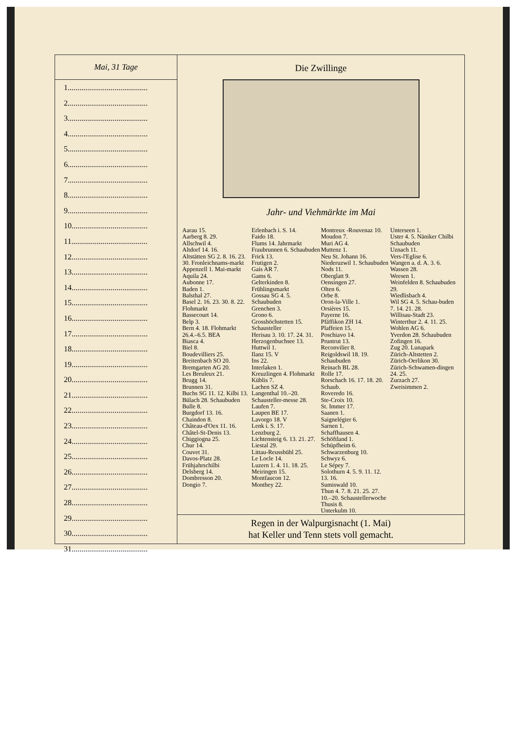Mai, 31 Tage
1.........................................
2.........................................
3.........................................
4.........................................
5.........................................
6.........................................
7.........................................
8.........................................
9.........................................
10.......................................
11.......................................
12.......................................
13.......................................
14.......................................
15.......................................
16.......................................
17.......................................
18.......................................
19.......................................
20.......................................
21.......................................
22.......................................
23.......................................
24.......................................
25.......................................
26.......................................
27.......................................
28.......................................
29.......................................
30.......................................
31.......................................
Die Zwillinge
Jahr- und Viehmärkte im Mai
Aarau 15.
Aarberg 8. 29.
Allschwil 4.
Altdorf 14. 16.
Altstätten SG 2. 8. 16. 23. 30. Fronleichnams-markt
Appenzell 1. Mai-markt
Aquila 24.
Aubonne 17.
Baden 1.
Balsthal 27.
Basel 2. 16. 23. 30. 8. 22. Flohmarkt
Bassecourt 14.
Belp 3.
Bern 4. 18. Flohmarkt 26.4.–6.5. BEA
Biasca 4.
Biel 8.
Boudevilliers 25.
Breitenbach SO 20.
Bremgarten AG 20.
Les Breuleux 21.
Brugg 14.
Brunnen 31.
Buchs SG 11. 12. Kilbi 13.
Bülach 28. Schaubuden
Bulle 8.
Burgdorf 13. 16.
Chaindon 8.
Château-d'Oex 11. 16.
Châtel-St-Denis 13.
Chiggiogna 25.
Chur 14.
Couvet 31.
Davos-Platz 28. Frühjahrschilbi
Delsberg 14.
Dombresson 20.
Dongio 7.
Erlenbach i. S. 14.
Faido 18.
Flums 14. Jahrmarkt
Fraubrunnen 6. Schaubuden
Frick 13.
Frutigen 2.
Gais AR 7.
Gams 6.
Gelterkinden 8. Frühlingsmarkt
Gossau SG 4. 5. Schaubuden
Grenchen 3.
Grono 6.
Grosshöchstetten 15. Schausteller
Herisau 3. 10. 17. 24. 31.
Herzogenbuchsee 13.
Huttwil 1.
Ilanz 15. V
Ins 22.
Interlaken 1.
Kreuzlingen 4. Flohmarkt
Küblis 7.
Lachen SZ 4.
Langenthal 10.–20. Schausteller-messe 28.
Laufen 7.
Laupen BE 17.
Lavorgo 18. V
Lenk i. S. 17.
Lenzburg 2.
Lichtensteig 6. 13. 21. 27.
Liestal 29.
Littau-Reussbühl 25.
Le Locle 14.
Luzern 1. 4. 11. 18. 25.
Meiringen 15.
Montfaucon 12.
Monthey 22.
Montreux -Rouvenaz 10.
Moudon 7.
Muri AG 4.
Muttenz 1.
Neu St. Johann 16.
Niederuzwil 1. Schaubuden
Nods 11.
Oberglatt 9.
Oensingen 27.
Olten 6.
Orbe 8.
Oron-la-Ville 1.
Orsières 15.
Payerne 16.
Pfäffikon ZH 14.
Plaffeien 15.
Poschiavo 14.
Pruntrut 13.
Reconvilier 8.
Reigoldswil 18. 19. Schaubuden
Reinach BL 28.
Rolle 17.
Rorschach 16. 17. 18. 20. Schaub.
Roveredo 16.
Ste-Croix 10.
St. Immer 17.
Saanen 1.
Saignelégier 6.
Sarnen 1.
Schaffhausen 4.
Schöftland 1.
Schüpfheim 6.
Schwarzenburg 10.
Schwyz 6.
Le Sépey 7.
Solothurn 4. 5. 9. 11. 12. 13. 16.
Sumiswald 10.
Thun 4. 7. 8. 21. 25. 27. 10.–20. Schaustellerwoche
Thusis 8.
Unterkulm 10.
Unterseen 1.
Uster 4. 5. Näniker Chilbi Schaubuden
Uznach 11.
Vers-l'Eglise 6.
Wangen a. d. A. 3. 6.
Wassen 28.
Weesen 1.
Weinfelden 8. Schaubuden 29.
Wiedlisbach 4.
Wil SG 4. 5. Schau-buden 7. 14. 21. 28.
Willisau-Stadt 23.
Winterthur 2. 4. 11. 25.
Wohlen AG 6.
Yverdon 28. Schaubuden
Zofingen 16.
Zug 20. Lunapark
Zürich-Altstetten 2.
Zürich-Oerlikon 30.
Zürich-Schwamen-dingen 24. 25.
Zurzach 27.
Zweisimmen 2.
Regen in der Walpurgisnacht (1. Mai)
hat Keller und Tenn stets voll gemacht.